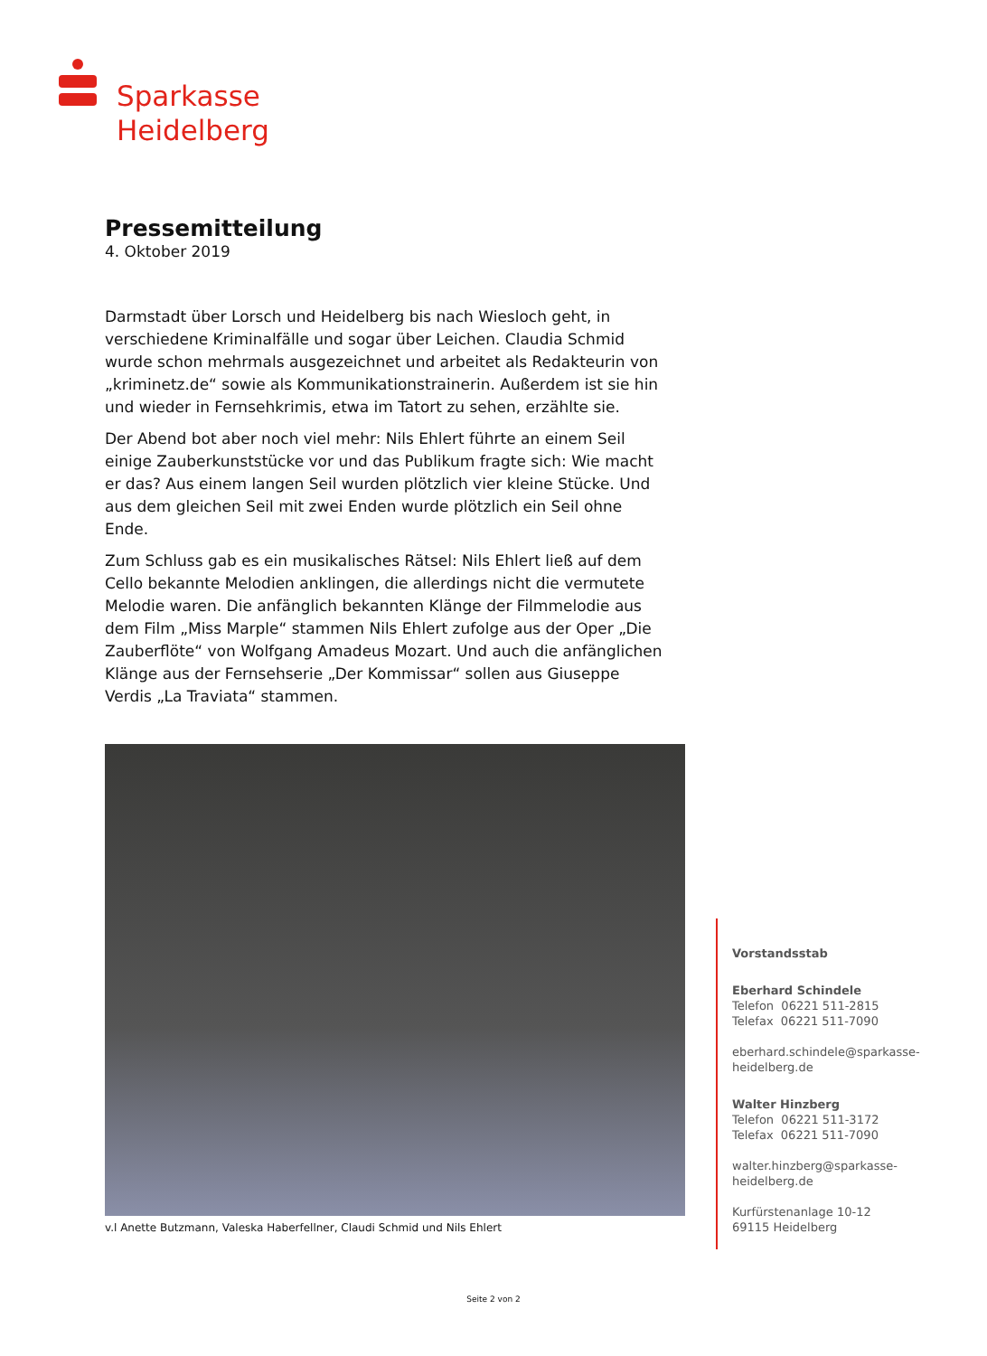Sparkasse
Heidelberg
Pressemitteilung
4. Oktober 2019
Darmstadt über Lorsch und Heidelberg bis nach Wiesloch geht, in verschiedene Kriminalfälle und sogar über Leichen. Claudia Schmid wurde schon mehrmals ausgezeichnet und arbeitet als Redakteurin von „kriminetz.de“ sowie als Kommunikationstrainerin. Außerdem ist sie hin und wieder in Fernsehkrimis, etwa im Tatort zu sehen, erzählte sie.
Der Abend bot aber noch viel mehr: Nils Ehlert führte an einem Seil einige Zauberkunststücke vor und das Publikum fragte sich: Wie macht er das? Aus einem langen Seil wurden plötzlich vier kleine Stücke. Und aus dem gleichen Seil mit zwei Enden wurde plötzlich ein Seil ohne Ende.
Zum Schluss gab es ein musikalisches Rätsel: Nils Ehlert ließ auf dem Cello bekannte Melodien anklingen, die allerdings nicht die vermutete Melodie waren. Die anfänglich bekannten Klänge der Filmmelodie aus dem Film „Miss Marple“ stammen Nils Ehlert zufolge aus der Oper „Die Zauberflöte“ von Wolfgang Amadeus Mozart. Und auch die anfänglichen Klänge aus der Fernsehserie „Der Kommissar“ sollen aus Giuseppe Verdis „La Traviata“ stammen.
v.l Anette Butzmann, Valeska Haberfellner, Claudi Schmid und Nils Ehlert
Vorstandsstab
Eberhard Schindele
Telefon 06221 511-2815
Telefax 06221 511-7090
eberhard.schindele@sparkasse-
heidelberg.de
Walter Hinzberg
Telefon 06221 511-3172
Telefax 06221 511-7090
walter.hinzberg@sparkasse-
heidelberg.de
Kurfürstenanlage 10-12
69115 Heidelberg
Seite 2 von 2